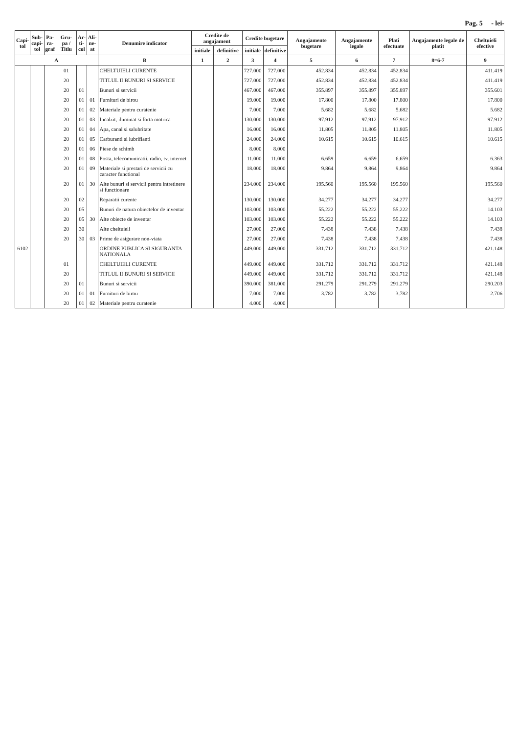Pag. 5 - lei-
| Capi- tol | Sub- capi- tol | Pa- ra- graf | Gru- pa / Titlu | Ar- ti- col | Ali- ne- at | Denumire indicator | Credite de angajament | | Credite bugetare | | Angajamente bugetare | Angajamente legale | Plati efectuate | Angajamente legale de platit | Cheltuieli efective |
| --- | --- | --- | --- | --- | --- | --- | --- | --- | --- | --- | --- | --- | --- | --- | --- |
| | | | | | | | initiale | definitive | initiale | definitive | | | | | |
| A | | | | | | B | 1 | 2 | 3 | 4 | 5 | 6 | 7 | 8=6-7 | 9 |
| | | | 01 | | | CHELTUIELI CURENTE | | | 727.000 | 727.000 | 452.834 | 452.834 | 452.834 | | 411.419 |
| | | | 20 | | | TITLUL II BUNURI SI SERVICII | | | 727.000 | 727.000 | 452.834 | 452.834 | 452.834 | | 411.419 |
| | | | 20 | 01 | | Bunuri si servicii | | | 467.000 | 467.000 | 355.897 | 355.897 | 355.897 | | 355.601 |
| | | | 20 | 01 | 01 | Furnituri de birou | | | 19.000 | 19.000 | 17.800 | 17.800 | 17.800 | | 17.800 |
| | | | 20 | 01 | 02 | Materiale pentru curatenie | | | 7.000 | 7.000 | 5.682 | 5.682 | 5.682 | | 5.682 |
| | | | 20 | 01 | 03 | Incalzit, iluminat si forta motrica | | | 130.000 | 130.000 | 97.912 | 97.912 | 97.912 | | 97.912 |
| | | | 20 | 01 | 04 | Apa, canal si salubritate | | | 16.000 | 16.000 | 11.805 | 11.805 | 11.805 | | 11.805 |
| | | | 20 | 01 | 05 | Carburanti si lubrifianti | | | 24.000 | 24.000 | 10.615 | 10.615 | 10.615 | | 10.615 |
| | | | 20 | 01 | 06 | Piese de schimb | | | 8.000 | 8.000 | | | | | |
| | | | 20 | 01 | 08 | Posta, telecomunicatii, radio, tv, internet | | | 11.000 | 11.000 | 6.659 | 6.659 | 6.659 | | 6.363 |
| | | | 20 | 01 | 09 | Materiale si prestari de servicii cu caracter functional | | | 18.000 | 18.000 | 9.864 | 9.864 | 9.864 | | 9.864 |
| | | | 20 | 01 | 30 | Alte bunuri si servicii pentru intretinere si functionare | | | 234.000 | 234.000 | 195.560 | 195.560 | 195.560 | | 195.560 |
| | | | 20 | 02 | | Reparatii curente | | | 130.000 | 130.000 | 34.277 | 34.277 | 34.277 | | 34.277 |
| | | | 20 | 05 | | Bunuri de natura obiectelor de inventar | | | 103.000 | 103.000 | 55.222 | 55.222 | 55.222 | | 14.103 |
| | | | 20 | 05 | 30 | Alte obiecte de inventar | | | 103.000 | 103.000 | 55.222 | 55.222 | 55.222 | | 14.103 |
| | | | 20 | 30 | | Alte cheltuieli | | | 27.000 | 27.000 | 7.438 | 7.438 | 7.438 | | 7.438 |
| | | | 20 | 30 | 03 | Prime de asigurare non-viata | | | 27.000 | 27.000 | 7.438 | 7.438 | 7.438 | | 7.438 |
| 6102 | | | | | | ORDINE PUBLICA SI SIGURANTA NATIONALA | | | 449.000 | 449.000 | 331.712 | 331.712 | 331.712 | | 421.148 |
| | | | 01 | | | CHELTUIELI CURENTE | | | 449.000 | 449.000 | 331.712 | 331.712 | 331.712 | | 421.148 |
| | | | 20 | | | TITLUL II BUNURI SI SERVICII | | | 449.000 | 449.000 | 331.712 | 331.712 | 331.712 | | 421.148 |
| | | | 20 | 01 | | Bunuri si servicii | | | 390.000 | 381.000 | 291.279 | 291.279 | 291.279 | | 290.203 |
| | | | 20 | 01 | 01 | Furnituri de birou | | | 7.000 | 7.000 | 3.782 | 3.782 | 3.782 | | 2.706 |
| | | | 20 | 01 | 02 | Materiale pentru curatenie | | | 4.000 | 4.000 | | | | | |